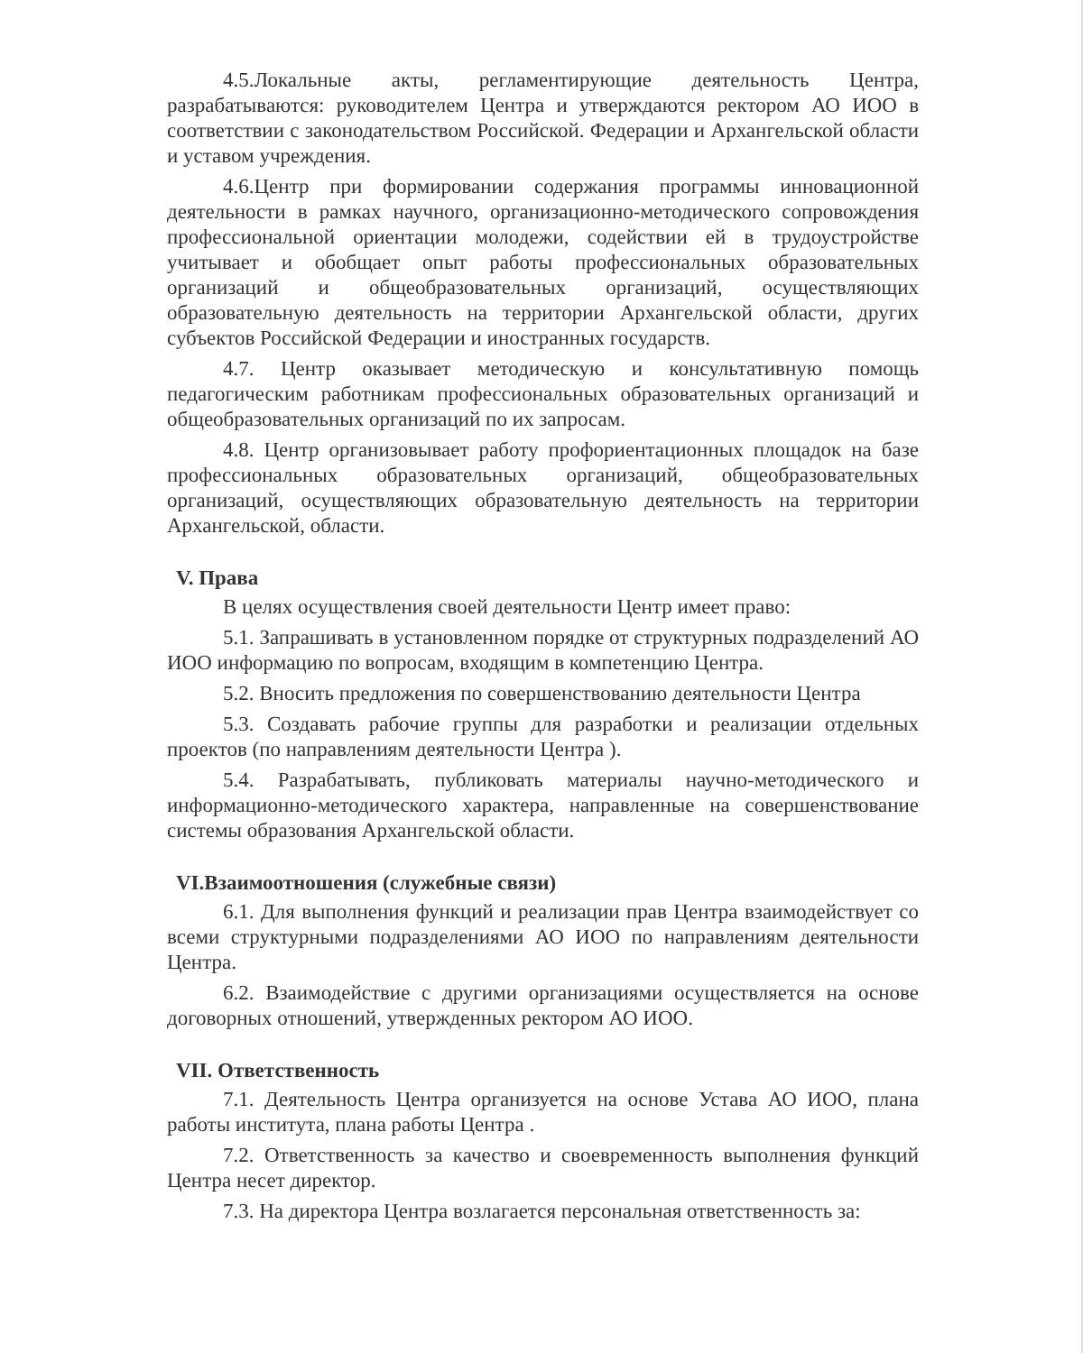4.5.Локальные акты, регламентирующие деятельность Центра, разрабатываются: руководителем Центра и утверждаются ректором АО ИОО в соответствии с законодательством Российской. Федерации и Архангельской области и уставом учреждения.
4.6.Центр при формировании содержания программы инновационной деятельности в рамках научного, организационно-методического сопровождения профессиональной ориентации молодежи, содействии ей в трудоустройстве учитывает и обобщает опыт работы профессиональных образовательных организаций и общеобразовательных организаций, осуществляющих образовательную деятельность на территории Архангельской области, других субъектов Российской Федерации и иностранных государств.
4.7. Центр оказывает методическую и консультативную помощь педагогическим работникам профессиональных образовательных организаций и общеобразовательных организаций по их запросам.
4.8. Центр организовывает работу профориентационных площадок на базе профессиональных образовательных организаций, общеобразовательных организаций, осуществляющих образовательную деятельность на территории Архангельской, области.
V. Права
В целях осуществления своей деятельности Центр имеет право:
5.1. Запрашивать в установленном порядке от структурных подразделений АО ИОО информацию по вопросам, входящим в компетенцию Центра.
5.2. Вносить предложения по совершенствованию деятельности Центра
5.3. Создавать рабочие группы для разработки и реализации отдельных проектов (по направлениям деятельности Центра ).
5.4. Разрабатывать, публиковать материалы научно-методического и информационно-методического характера, направленные на совершенствование системы образования Архангельской области.
VI.Взаимоотношения (служебные связи)
6.1. Для выполнения функций и реализации прав Центра взаимодействует со всеми структурными подразделениями АО ИОО по направлениям деятельности Центра.
6.2. Взаимодействие с другими организациями осуществляется на основе договорных отношений, утвержденных ректором АО ИОО.
VII. Ответственность
7.1. Деятельность Центра организуется на основе Устава АО ИОО, плана работы института, плана работы Центра .
7.2. Ответственность за качество и своевременность выполнения функций Центра несет директор.
7.3. На директора Центра возлагается персональная ответственность за: